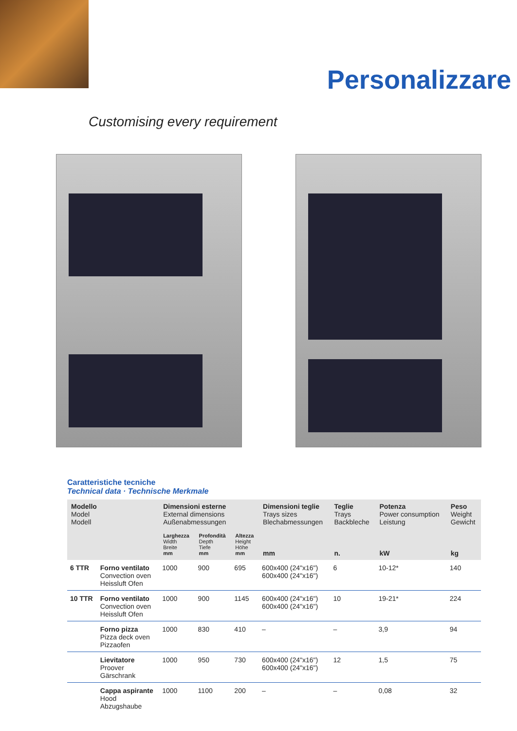Personalizzare
Customising every requirement
Caratteristiche tecniche
Technical data · Technische Merkmale
| Modello Model Modell | | Dimensioni esterne External dimensions Außenabmessungen | | | Dimensioni teglie Trays sizes Blechabmessungen mm | Teglie Trays Backbleche n. | Potenza Power consumption Leistung kW | Peso Weight Gewicht kg |
| --- | --- | --- | --- | --- | --- | --- | --- | --- |
| | | Larghezza Width Breite mm | Profondità Depth Tiefe mm | Altezza Height Höhe mm | | | | |
| 6 TTR | Forno ventilato Convection oven Heissluft Ofen | 1000 | 900 | 695 | 600x400 (24"x16") 600x400 (24"x16") | 6 | 10-12* | 140 |
| 10 TTR | Forno ventilato Convection oven Heissluft Ofen | 1000 | 900 | 1145 | 600x400 (24"x16") 600x400 (24"x16") | 10 | 19-21* | 224 |
| | Forno pizza Pizza deck oven Pizzaofen | 1000 | 830 | 410 | – | – | 3,9 | 94 |
| | Lievitatore Proover Gärschrank | 1000 | 950 | 730 | 600x400 (24"x16") 600x400 (24"x16") | 12 | 1,5 | 75 |
| | Cappa aspirante Hood Abzugshaube | 1000 | 1100 | 200 | – | – | 0,08 | 32 |